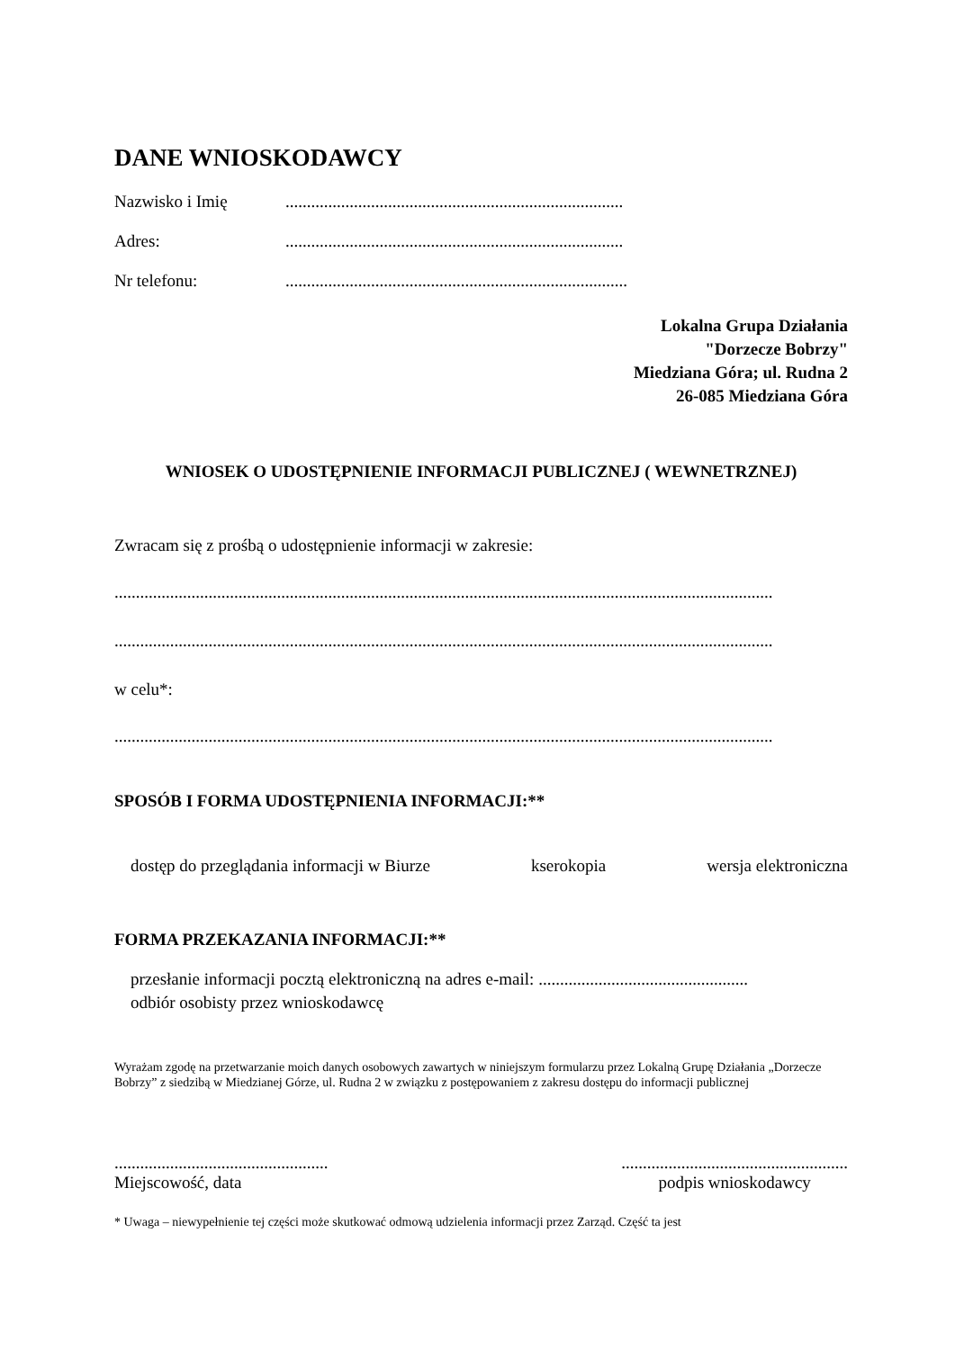DANE WNIOSKODAWCY
Nazwisko i Imię...............................................................................
Adres:...............................................................................
Nr telefonu:................................................................................
Lokalna Grupa Działania
"Dorzecze Bobrzy"
Miedziana Góra; ul. Rudna 2
26-085 Miedziana Góra
WNIOSEK O UDOSTĘPNIENIE INFORMACJI PUBLICZNEJ ( WEWNETRZNEJ)
Zwracam się z prośbą o udostępnienie informacji w zakresie:
..........................................................................................................................................................
..........................................................................................................................................................
w celu*:
..........................................................................................................................................................
SPOSÓB I FORMA UDOSTĘPNIENIA INFORMACJI:**
dostęp do przeglądania informacji w Biurze kserokopia wersja elektroniczna
FORMA PRZEKAZANIA INFORMACJI:**
przesłanie informacji pocztą elektroniczną na adres e-mail: .................................................
odbiór osobisty przez wnioskodawcę
Wyrażam zgodę na przetwarzanie moich danych osobowych zawartych w niniejszym formularzu przez Lokalną Grupę Działania „Dorzecze Bobrzy” z siedzibą w Miedzianej Górze, ul. Rudna 2 w związku z postępowaniem z zakresu dostępu do informacji publicznej
..................................................
Miejscowość, data
.....................................................
podpis wnioskodawcy
* Uwaga – niewypełnienie tej części może skutkować odmową udzielenia informacji przez Zarząd. Część ta jest